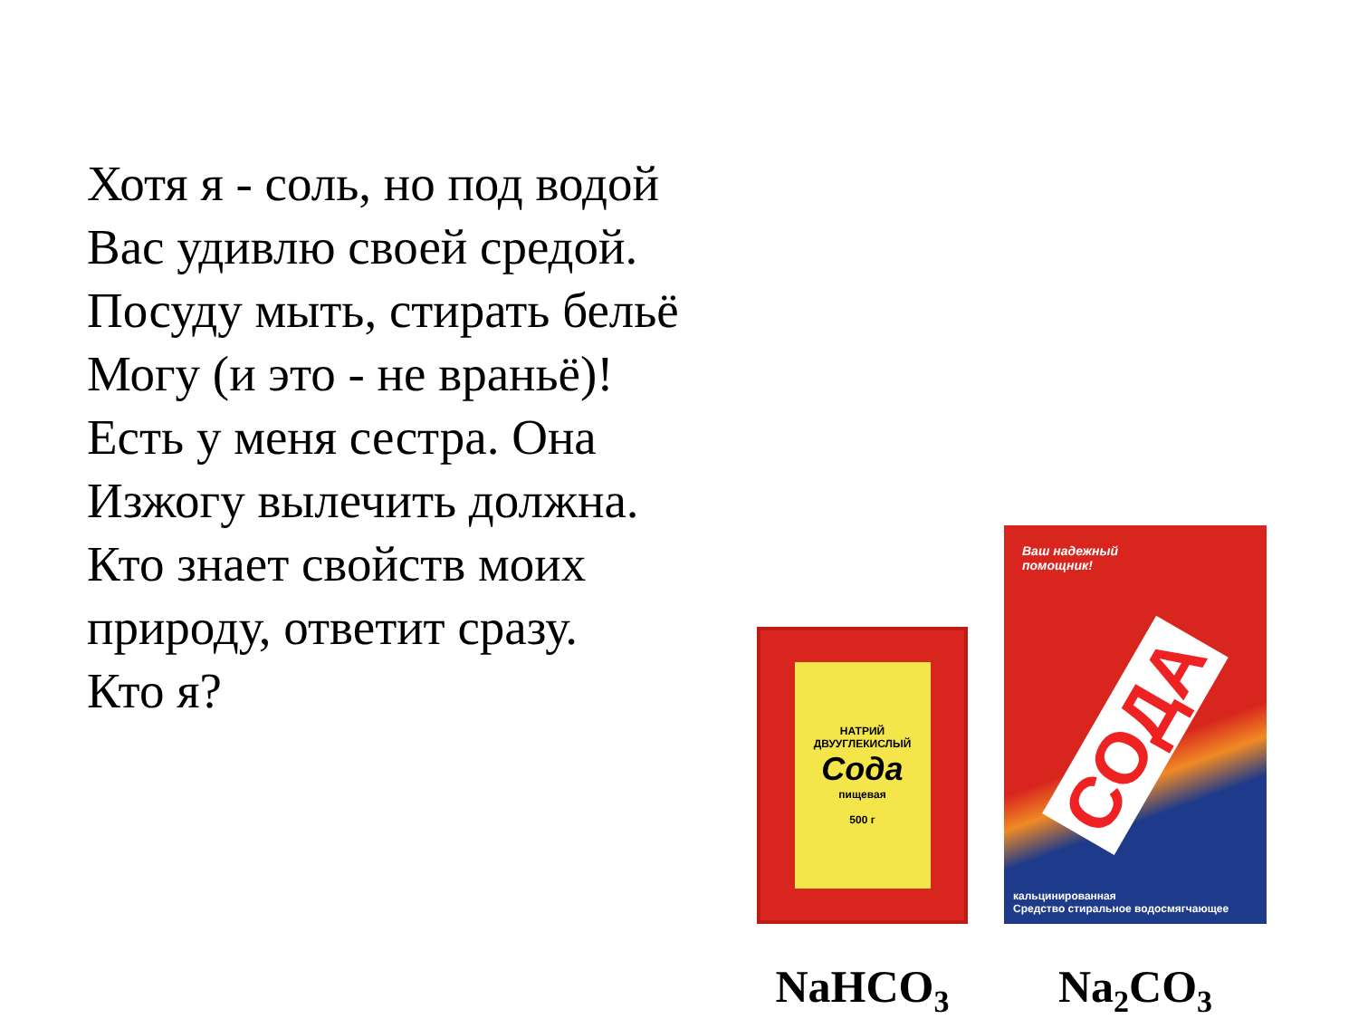Хотя я - соль, но под водой
Вас удивлю своей средой.
Посуду мыть, стирать бельё
Могу (и это - не враньё)!
Есть у меня сестра. Она
Изжогу вылечить должна.
Кто знает свойств моих
природу, ответит сразу.
Кто я?
НАТРИЙ
ДВУУГЛЕКИСЛЫЙ
Сода
пищевая
500 г
NaHCO<sub>3</sub>
Ваш надежный
помощник!
СОДА
кальцинированная
Средство стиральное водосмягчающее
Na<sub>2</sub>CO<sub>3</sub>